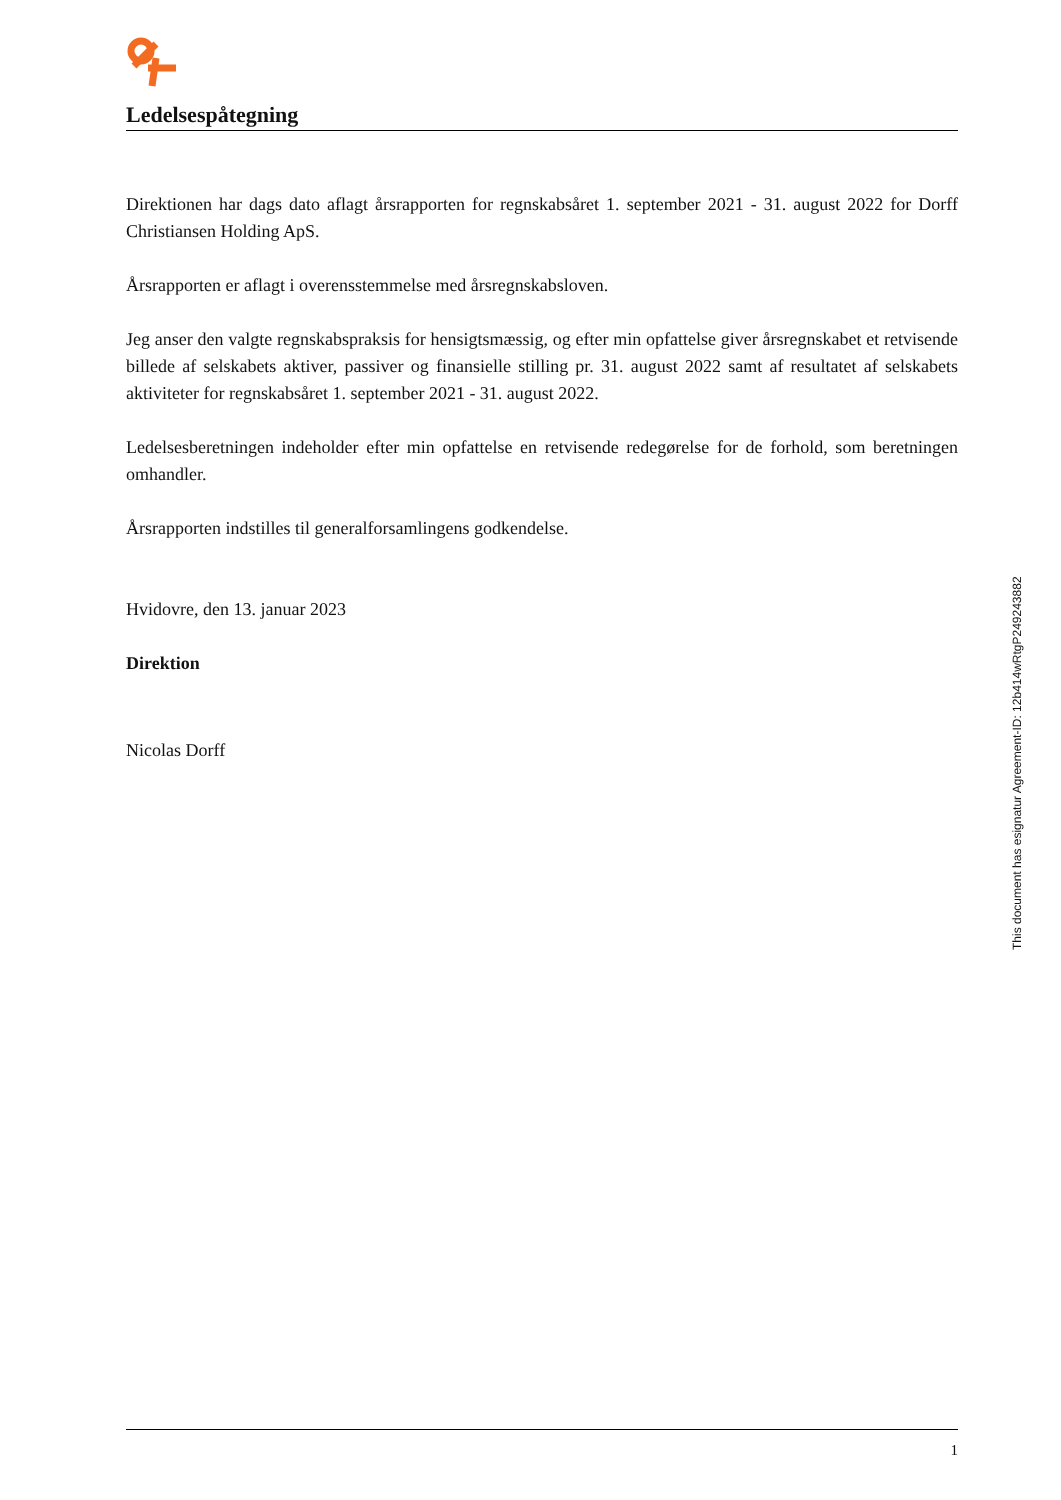Ledelsespåtegning
Direktionen har dags dato aflagt årsrapporten for regnskabsåret 1. september 2021 - 31. august 2022 for Dorff Christiansen Holding ApS.
Årsrapporten er aflagt i overensstemmelse med årsregnskabsloven.
Jeg anser den valgte regnskabspraksis for hensigtsmæssig, og efter min opfattelse giver årsregnskabet et retvisende billede af selskabets aktiver, passiver og finansielle stilling pr. 31. august 2022 samt af resultatet af selskabets aktiviteter for regnskabsåret 1. september 2021 - 31. august 2022.
Ledelsesberetningen indeholder efter min opfattelse en retvisende redegørelse for de forhold, som beretningen omhandler.
Årsrapporten indstilles til generalforsamlingens godkendelse.
Hvidovre, den 13. januar 2023
Direktion
Nicolas Dorff
This document has esignatur Agreement-ID: 12b414wRtgP249243882
1